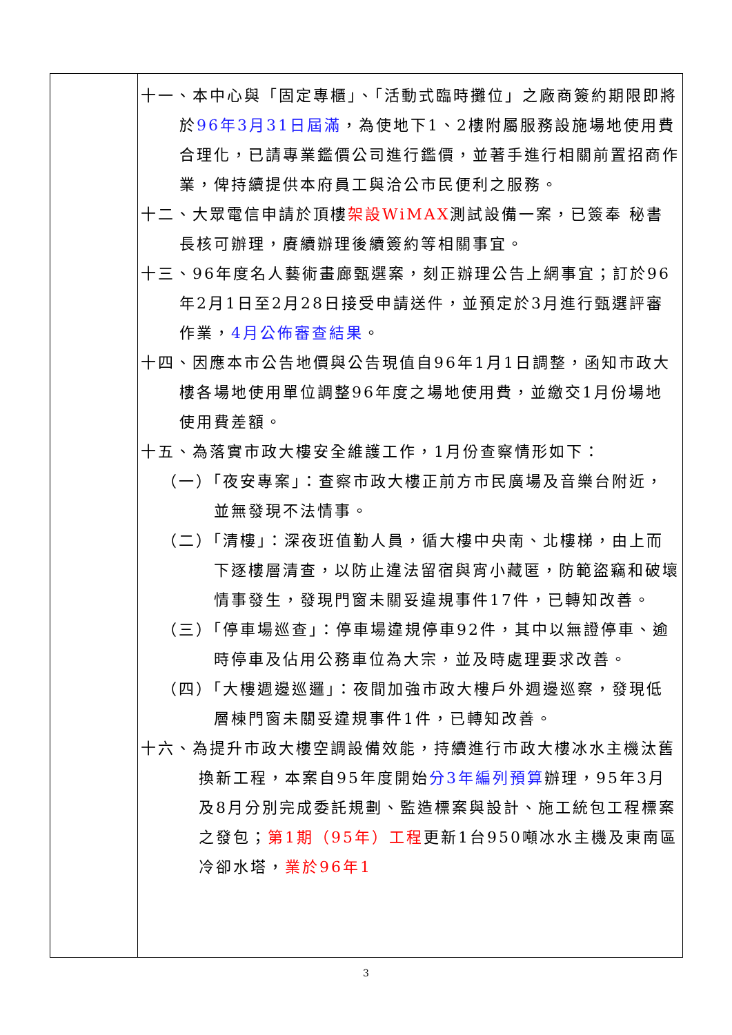| | 十一、本中心與「固定專櫃」、「活動式臨時攤位」之廠商簽約期限即將於 96年3月31日屆滿 ，為使地下1、2樓附屬服務設施場地使用費合理化，已請專業鑑價公司進行鑑價，並著手進行相關前置招商作業，俾持續提供本府員工與洽公市民便利之服務。 十二、大眾電信申請於頂樓 架設WiMAX 測試設備一案，已簽奉 秘書長核可辦理，賡續辦理後續簽約等相關事宜。 十三、96年度名人藝術畫廊甄選案，刻正辦理公告上網事宜；訂於96年2月1日至2月28日接受申請送件，並預定於3月進行甄選評審作業， 4月公佈審查結果 。 十四、因應本市公告地價與公告現值自96年1月1日調整，函知市政大樓各場地使用單位調整96年度之場地使用費，並繳交1月份場地使用費差額。 十五、為落實市政大樓安全維護工作，1月份查察情形如下： （一）「夜安專案」：查察市政大樓正前方市民廣場及音樂台附近，並無發現不法情事。 （二）「清樓」：深夜班值勤人員，循大樓中央南、北樓梯，由上而下逐樓層清查，以防止違法留宿與宵小藏匿，防範盜竊和破壞情事發生，發現門窗未關妥違規事件17件，已轉知改善。 （三）「停車場巡查」：停車場違規停車92件，其中以無證停車、逾時停車及佔用公務車位為大宗，並及時處理要求改善。 （四）「大樓週邊巡邏」：夜間加強市政大樓戶外週邊巡察，發現低層棟門窗未關妥違規事件1件，已轉知改善。 十六、為提升市政大樓空調設備效能，持續進行市政大樓冰水主機汰舊換新工程，本案自95年度開始 分3年編列預算 辦理，95年3月及8月分別完成委託規劃、監造標案與設計、施工統包工程標案之發包； 第1期（95年）工程 更新1台950噸冰水主機及東南區冷卻水塔， 業於96年1 |
3